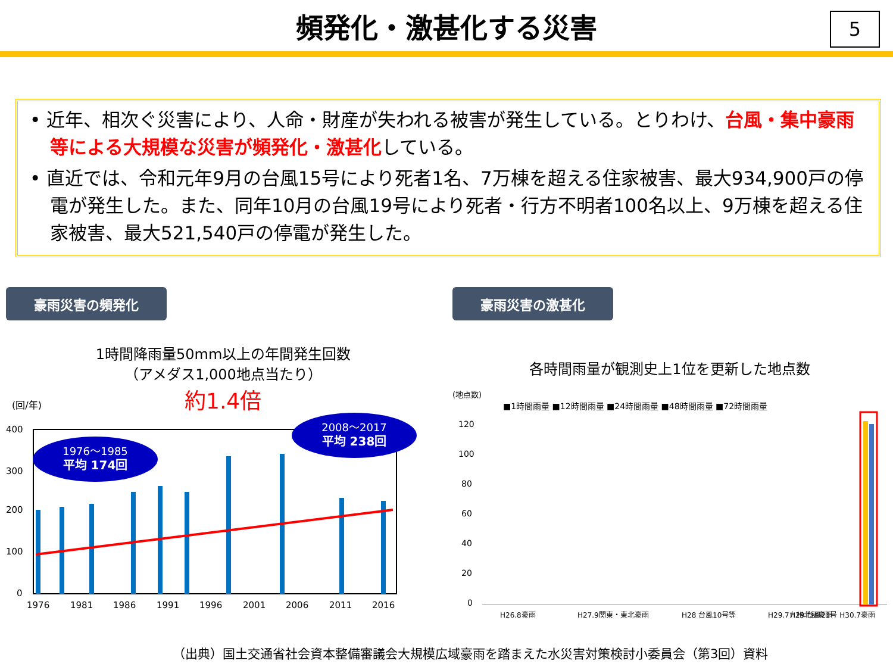頻発化・激甚化する災害
5
• 近年、相次ぐ災害により、人命・財産が失われる被害が発生している。とりわけ、台風・集中豪雨等による大規模な災害が頻発化・激甚化している。
• 直近では、令和元年9月の台風15号により死者1名、7万棟を超える住家被害、最大934,900戸の停電が発生した。また、同年10月の台風19号により死者・行方不明者100名以上、9万棟を超える住家被害、最大521,540戸の停電が発生した。
豪雨災害の頻発化
1時間降雨量50mm以上の年間発生回数
（アメダス1,000地点当たり）
(回/年)
約1.4倍
400
300
200
100
0
1976～1985
平均 174回
2008～2017
平均 238回
1976
1981
1986
1991
1996
2001
2006
2011
2016
豪雨災害の激甚化
各時間雨量が観測史上1位を更新した地点数
(地点数)
■1時間雨量 ■12時間雨量 ■24時間雨量 ■48時間雨量 ■72時間雨量
120
100
80
60
40
20
0
H26.8豪雨
H27.9関東・東北豪雨
H28 台風10号等
H29.7九州北部豪雨
H29 台風21号 H30.7豪雨
（出典）国土交通省社会資本整備審議会大規模広域豪雨を踏まえた水災害対策検討小委員会（第3回）資料